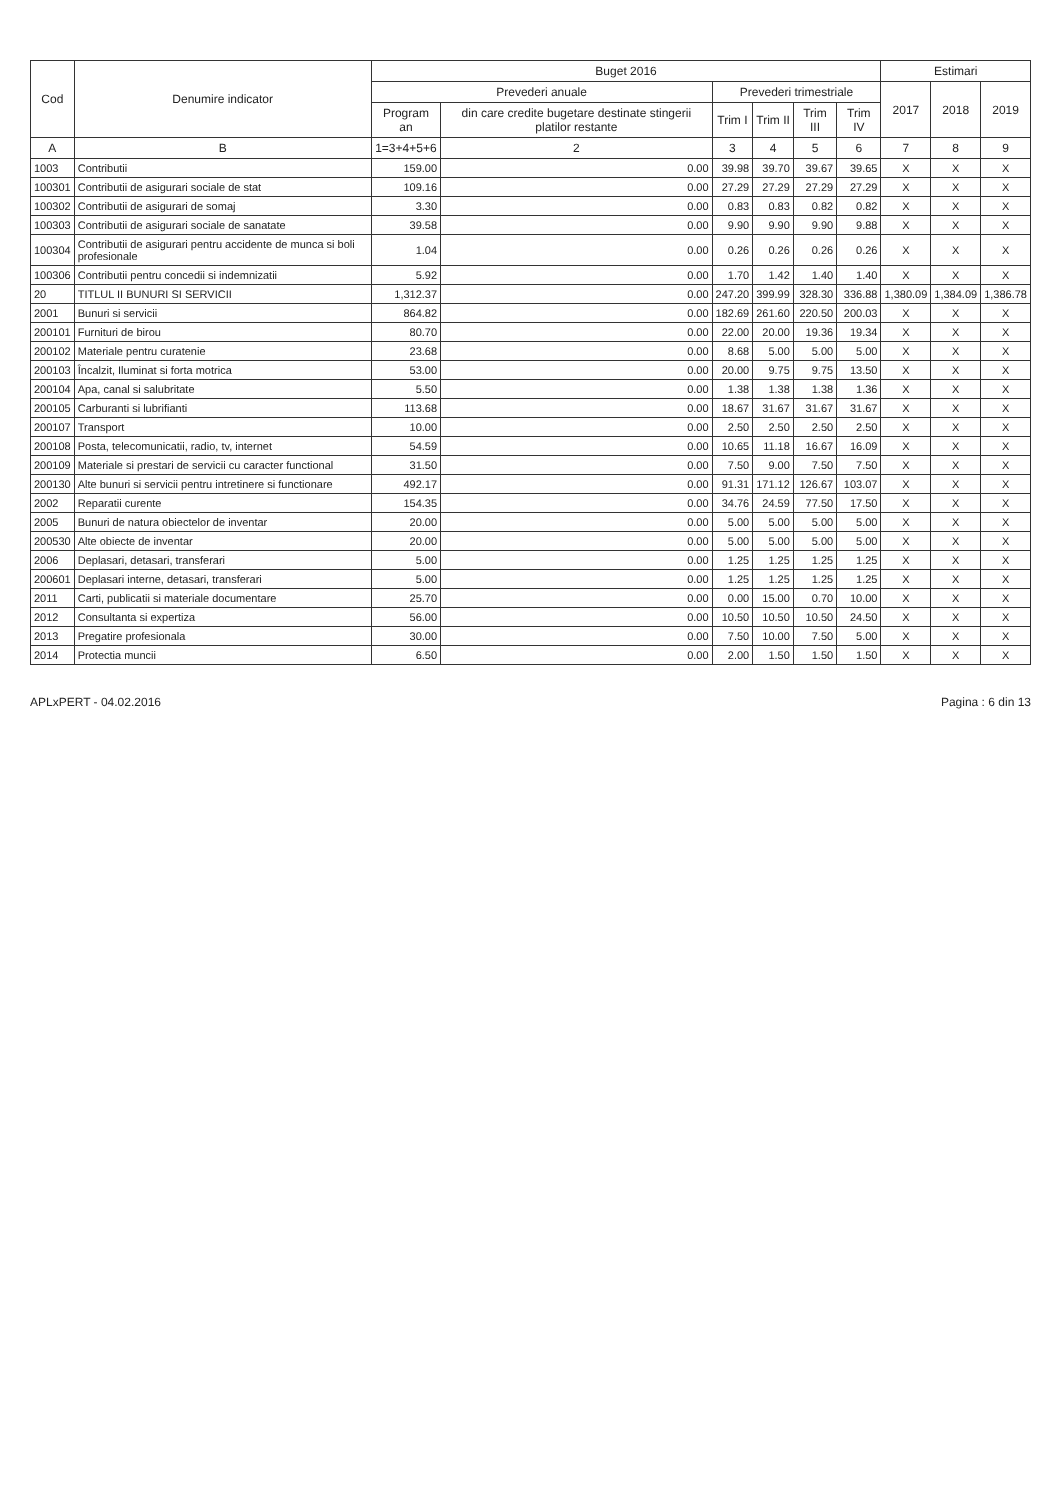| Cod | Denumire indicator | Buget 2016 | | | | | | Estimari | | |
| --- | --- | --- | --- | --- | --- | --- | --- | --- | --- | --- |
| | | Prevederi anuale | | Prevederi trimestriale | | | | 2017 | 2018 | 2019 |
| | | Program an | din care credite bugetare destinate stingerii platilor restante | Trim I | Trim II | Trim III | Trim IV | | | |
| A | B | 1=3+4+5+6 | 2 | 3 | 4 | 5 | 6 | 7 | 8 | 9 |
| 1003 | Contributii | 159.00 | 0.00 | 39.98 | 39.70 | 39.67 | 39.65 | X | X | X |
| 100301 | Contributii de asigurari sociale de stat | 109.16 | 0.00 | 27.29 | 27.29 | 27.29 | 27.29 | X | X | X |
| 100302 | Contributii de asigurari de somaj | 3.30 | 0.00 | 0.83 | 0.83 | 0.82 | 0.82 | X | X | X |
| 100303 | Contributii de asigurari sociale de sanatate | 39.58 | 0.00 | 9.90 | 9.90 | 9.90 | 9.88 | X | X | X |
| 100304 | Contributii de asigurari pentru accidente de munca si boli profesionale | 1.04 | 0.00 | 0.26 | 0.26 | 0.26 | 0.26 | X | X | X |
| 100306 | Contributii pentru concedii si indemnizatii | 5.92 | 0.00 | 1.70 | 1.42 | 1.40 | 1.40 | X | X | X |
| 20 | TITLUL II BUNURI SI SERVICII | 1,312.37 | 0.00 | 247.20 | 399.99 | 328.30 | 336.88 | 1,380.09 | 1,384.09 | 1,386.78 |
| 2001 | Bunuri si servicii | 864.82 | 0.00 | 182.69 | 261.60 | 220.50 | 200.03 | X | X | X |
| 200101 | Furnituri de birou | 80.70 | 0.00 | 22.00 | 20.00 | 19.36 | 19.34 | X | X | X |
| 200102 | Materiale pentru curatenie | 23.68 | 0.00 | 8.68 | 5.00 | 5.00 | 5.00 | X | X | X |
| 200103 | Încalzit, Iluminat si forta motrica | 53.00 | 0.00 | 20.00 | 9.75 | 9.75 | 13.50 | X | X | X |
| 200104 | Apa, canal si salubritate | 5.50 | 0.00 | 1.38 | 1.38 | 1.38 | 1.36 | X | X | X |
| 200105 | Carburanti si lubrifianti | 113.68 | 0.00 | 18.67 | 31.67 | 31.67 | 31.67 | X | X | X |
| 200107 | Transport | 10.00 | 0.00 | 2.50 | 2.50 | 2.50 | 2.50 | X | X | X |
| 200108 | Posta, telecomunicatii, radio, tv, internet | 54.59 | 0.00 | 10.65 | 11.18 | 16.67 | 16.09 | X | X | X |
| 200109 | Materiale si prestari de servicii cu caracter functional | 31.50 | 0.00 | 7.50 | 9.00 | 7.50 | 7.50 | X | X | X |
| 200130 | Alte bunuri si servicii pentru intretinere si functionare | 492.17 | 0.00 | 91.31 | 171.12 | 126.67 | 103.07 | X | X | X |
| 2002 | Reparatii curente | 154.35 | 0.00 | 34.76 | 24.59 | 77.50 | 17.50 | X | X | X |
| 2005 | Bunuri de natura obiectelor de inventar | 20.00 | 0.00 | 5.00 | 5.00 | 5.00 | 5.00 | X | X | X |
| 200530 | Alte obiecte de inventar | 20.00 | 0.00 | 5.00 | 5.00 | 5.00 | 5.00 | X | X | X |
| 2006 | Deplasari, detasari, transferari | 5.00 | 0.00 | 1.25 | 1.25 | 1.25 | 1.25 | X | X | X |
| 200601 | Deplasari interne, detasari, transferari | 5.00 | 0.00 | 1.25 | 1.25 | 1.25 | 1.25 | X | X | X |
| 2011 | Carti, publicatii si materiale documentare | 25.70 | 0.00 | 0.00 | 15.00 | 0.70 | 10.00 | X | X | X |
| 2012 | Consultanta si expertiza | 56.00 | 0.00 | 10.50 | 10.50 | 10.50 | 24.50 | X | X | X |
| 2013 | Pregatire profesionala | 30.00 | 0.00 | 7.50 | 10.00 | 7.50 | 5.00 | X | X | X |
| 2014 | Protectia muncii | 6.50 | 0.00 | 2.00 | 1.50 | 1.50 | 1.50 | X | X | X |
APLxPERT - 04.02.2016 Pagina : 6 din 13